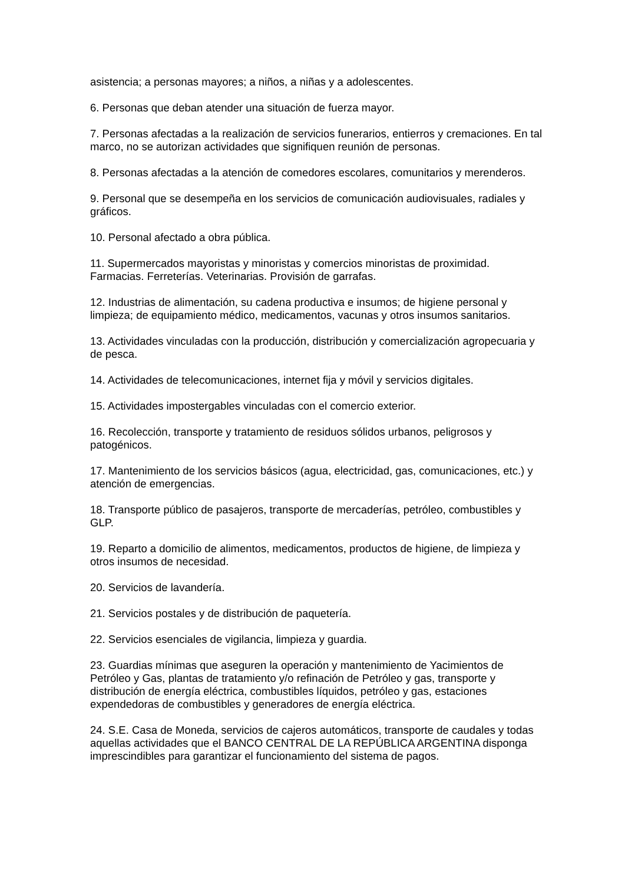asistencia; a personas mayores; a niños, a niñas y a adolescentes.
6. Personas que deban atender una situación de fuerza mayor.
7. Personas afectadas a la realización de servicios funerarios, entierros y cremaciones. En tal marco, no se autorizan actividades que signifiquen reunión de personas.
8. Personas afectadas a la atención de comedores escolares, comunitarios y merenderos.
9. Personal que se desempeña en los servicios de comunicación audiovisuales, radiales y gráficos.
10. Personal afectado a obra pública.
11. Supermercados mayoristas y minoristas y comercios minoristas de proximidad. Farmacias. Ferreterías. Veterinarias. Provisión de garrafas.
12. Industrias de alimentación, su cadena productiva e insumos; de higiene personal y limpieza; de equipamiento médico, medicamentos, vacunas y otros insumos sanitarios.
13. Actividades vinculadas con la producción, distribución y comercialización agropecuaria y de pesca.
14. Actividades de telecomunicaciones, internet fija y móvil y servicios digitales.
15. Actividades impostergables vinculadas con el comercio exterior.
16. Recolección, transporte y tratamiento de residuos sólidos urbanos, peligrosos y patogénicos.
17. Mantenimiento de los servicios básicos (agua, electricidad, gas, comunicaciones, etc.) y atención de emergencias.
18. Transporte público de pasajeros, transporte de mercaderías, petróleo, combustibles y GLP.
19. Reparto a domicilio de alimentos, medicamentos, productos de higiene, de limpieza y otros insumos de necesidad.
20. Servicios de lavandería.
21. Servicios postales y de distribución de paquetería.
22. Servicios esenciales de vigilancia, limpieza y guardia.
23. Guardias mínimas que aseguren la operación y mantenimiento de Yacimientos de Petróleo y Gas, plantas de tratamiento y/o refinación de Petróleo y gas, transporte y distribución de energía eléctrica, combustibles líquidos, petróleo y gas, estaciones expendedoras de combustibles y generadores de energía eléctrica.
24. S.E. Casa de Moneda, servicios de cajeros automáticos, transporte de caudales y todas aquellas actividades que el BANCO CENTRAL DE LA REPÚBLICA ARGENTINA disponga imprescindibles para garantizar el funcionamiento del sistema de pagos.